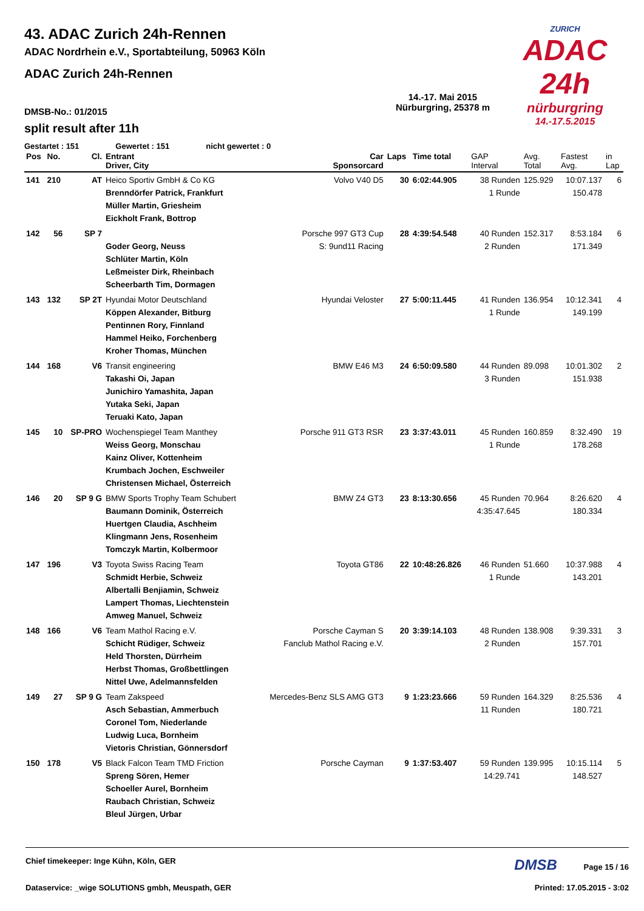ZURICH
ADAC 24h
nürburgring
14.-17.5.2015
43. ADAC Zurich 24h-Rennen
ADAC Nordrhein e.V., Sportabteilung, 50963 Köln
ADAC Zurich 24h-Rennen
DMSB-No.: 01/2015
14.-17. Mai 2015
Nürburgring, 25378 m
split result after 11h
Gestartet : 151 Gewertet : 151 nicht gewertet : 0
| Pos | No. | Cl. | Entrant Driver, City | Car Sponsorcard | Laps | Time total | GAP Interval | Avg. Total | Fastest Avg. | in Lap |
| --- | --- | --- | --- | --- | --- | --- | --- | --- | --- | --- |
| 141 | 210 | AT | Heico Sportiv GmbH & Co KG Brenndörfer Patrick, Frankfurt Müller Martin, Griesheim Eickholt Frank, Bottrop | Volvo V40 D5 | 30 | 6:02:44.905 | 38 Runden 1 Runde | 125.929 | 10:07.137 150.478 | 6 |
| 142 | 56 | SP 7 | Goder Georg, Neuss Schlüter Martin, Köln Leßmeister Dirk, Rheinbach Scheerbarth Tim, Dormagen | Porsche 997 GT3 Cup S: 9und11 Racing | 28 | 4:39:54.548 | 40 Runden 2 Runden | 152.317 | 8:53.184 171.349 | 6 |
| 143 | 132 | SP 2T | Hyundai Motor Deutschland Köppen Alexander, Bitburg Pentinnen Rory, Finnland Hammel Heiko, Forchenberg Kroher Thomas, München | Hyundai Veloster | 27 | 5:00:11.445 | 41 Runden 1 Runde | 136.954 | 10:12.341 149.199 | 4 |
| 144 | 168 | V6 | Transit engineering Takashi Oi, Japan Junichiro Yamashita, Japan Yutaka Seki, Japan Teruaki Kato, Japan | BMW E46 M3 | 24 | 6:50:09.580 | 44 Runden 3 Runden | 89.098 | 10:01.302 151.938 | 2 |
| 145 | 10 | SP-PRO | Wochenspiegel Team Manthey Weiss Georg, Monschau Kainz Oliver, Kottenheim Krumbach Jochen, Eschweiler Christensen Michael, Österreich | Porsche 911 GT3 RSR | 23 | 3:37:43.011 | 45 Runden 1 Runde | 160.859 | 8:32.490 178.268 | 19 |
| 146 | 20 | SP 9 G | BMW Sports Trophy Team Schubert Baumann Dominik, Österreich Huertgen Claudia, Aschheim Klingmann Jens, Rosenheim Tomczyk Martin, Kolbermoor | BMW Z4 GT3 | 23 | 8:13:30.656 | 45 Runden 4:35:47.645 | 70.964 | 8:26.620 180.334 | 4 |
| 147 | 196 | V3 | Toyota Swiss Racing Team Schmidt Herbie, Schweiz Albertalli Benjiamin, Schweiz Lampert Thomas, Liechtenstein Amweg Manuel, Schweiz | Toyota GT86 | 22 | 10:48:26.826 | 46 Runden 1 Runde | 51.660 | 10:37.988 143.201 | 4 |
| 148 | 166 | V6 | Team Mathol Racing e.V. Schicht Rüdiger, Schweiz Held Thorsten, Dürrheim Herbst Thomas, Großbettlingen Nittel Uwe, Adelmannsfelden | Porsche Cayman S Fanclub Mathol Racing e.V. | 20 | 3:39:14.103 | 48 Runden 2 Runden | 138.908 | 9:39.331 157.701 | 3 |
| 149 | 27 | SP 9 G | Team Zakspeed Asch Sebastian, Ammerbuch Coronel Tom, Niederlande Ludwig Luca, Bornheim Vietoris Christian, Gönnersdorf | Mercedes-Benz SLS AMG GT3 | 9 | 1:23:23.666 | 59 Runden 11 Runden | 164.329 | 8:25.536 180.721 | 4 |
| 150 | 178 | V5 | Black Falcon Team TMD Friction Spreng Sören, Hemer Schoeller Aurel, Bornheim Raubach Christian, Schweiz Bleul Jürgen, Urbar | Porsche Cayman | 9 | 1:37:53.407 | 59 Runden 14:29.741 | 139.995 | 10:15.114 148.527 | 5 |
Chief timekeeper: Inge Kühn, Köln, GER DMSB Page 15 / 16
Dataservice: _wige SOLUTIONS gmbh, Meuspath, GER Printed: 17.05.2015 - 3:02